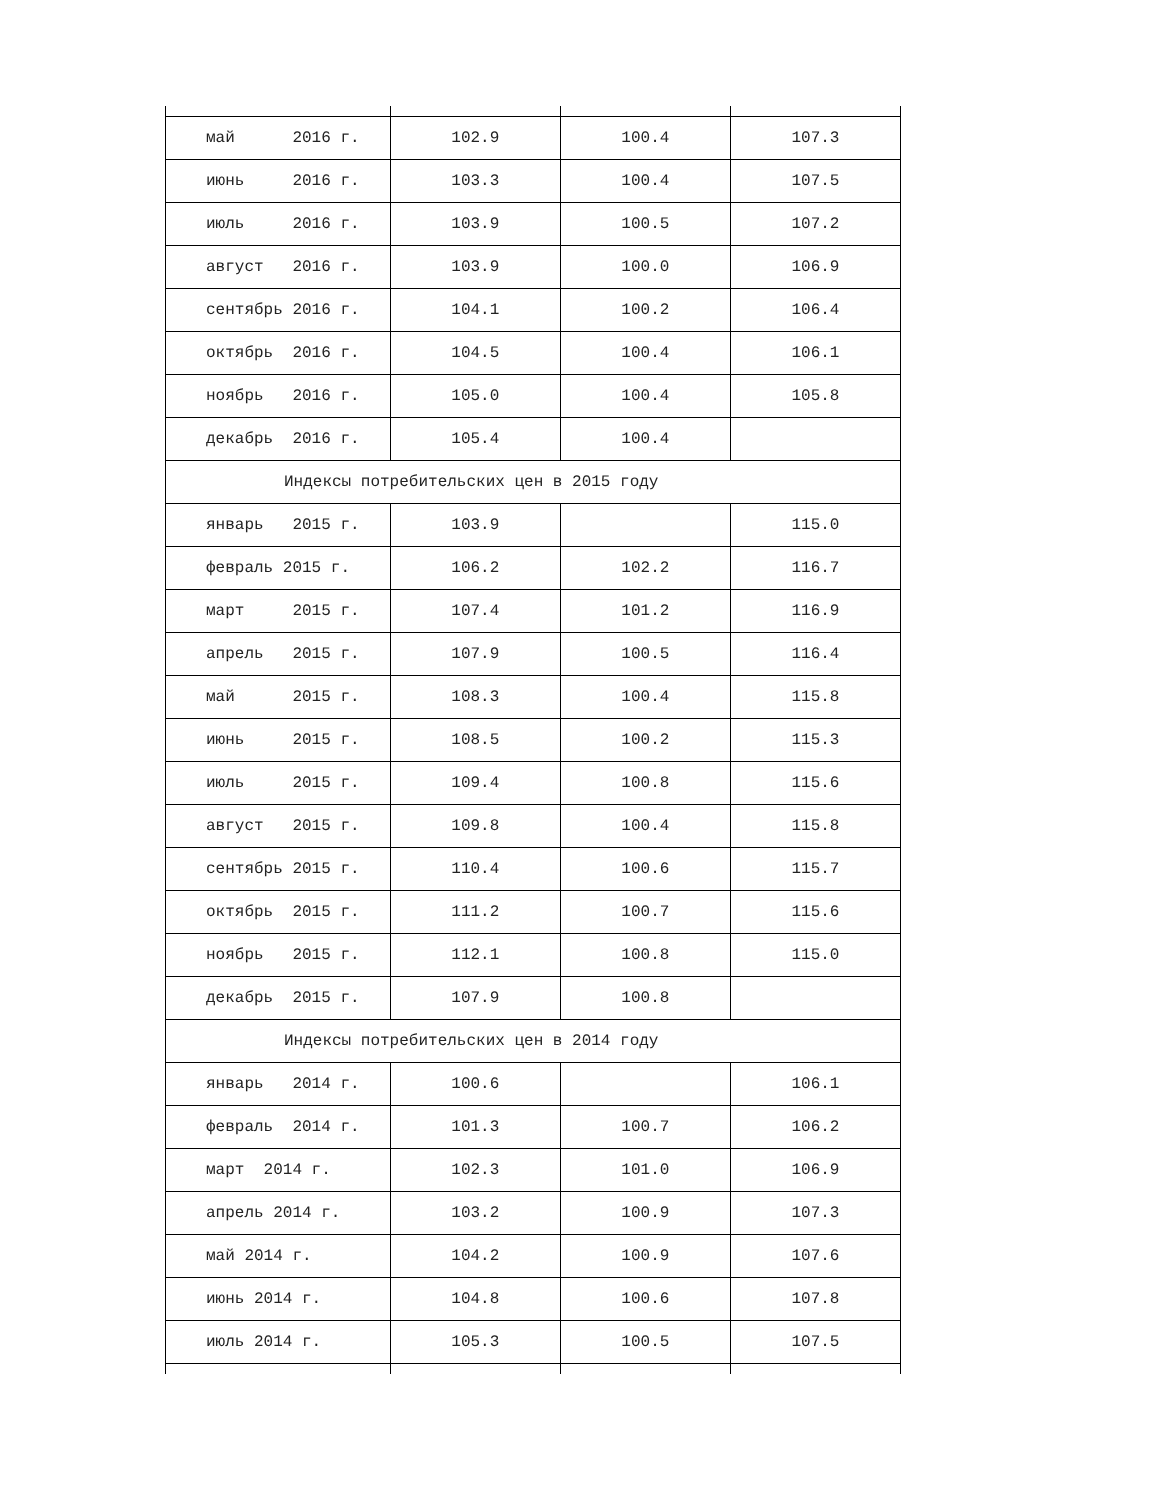| май 2016 г. | 102.9 | 100.4 | 107.3 |
| июнь 2016 г. | 103.3 | 100.4 | 107.5 |
| июль 2016 г. | 103.9 | 100.5 | 107.2 |
| август 2016 г. | 103.9 | 100.0 | 106.9 |
| сентябрь 2016 г. | 104.1 | 100.2 | 106.4 |
| октябрь 2016 г. | 104.5 | 100.4 | 106.1 |
| ноябрь 2016 г. | 105.0 | 100.4 | 105.8 |
| декабрь 2016 г. | 105.4 | 100.4 | |
| Индексы потребительских цен в 2015 году | | | |
| январь 2015 г. | 103.9 | | 115.0 |
| февраль 2015 г. | 106.2 | 102.2 | 116.7 |
| март 2015 г. | 107.4 | 101.2 | 116.9 |
| апрель 2015 г. | 107.9 | 100.5 | 116.4 |
| май 2015 г. | 108.3 | 100.4 | 115.8 |
| июнь 2015 г. | 108.5 | 100.2 | 115.3 |
| июль 2015 г. | 109.4 | 100.8 | 115.6 |
| август 2015 г. | 109.8 | 100.4 | 115.8 |
| сентябрь 2015 г. | 110.4 | 100.6 | 115.7 |
| октябрь 2015 г. | 111.2 | 100.7 | 115.6 |
| ноябрь 2015 г. | 112.1 | 100.8 | 115.0 |
| декабрь 2015 г. | 107.9 | 100.8 | |
| Индексы потребительских цен в 2014 году | | | |
| январь 2014 г. | 100.6 | | 106.1 |
| февраль 2014 г. | 101.3 | 100.7 | 106.2 |
| март 2014 г. | 102.3 | 101.0 | 106.9 |
| апрель 2014 г. | 103.2 | 100.9 | 107.3 |
| май 2014 г. | 104.2 | 100.9 | 107.6 |
| июнь 2014 г. | 104.8 | 100.6 | 107.8 |
| июль 2014 г. | 105.3 | 100.5 | 107.5 |